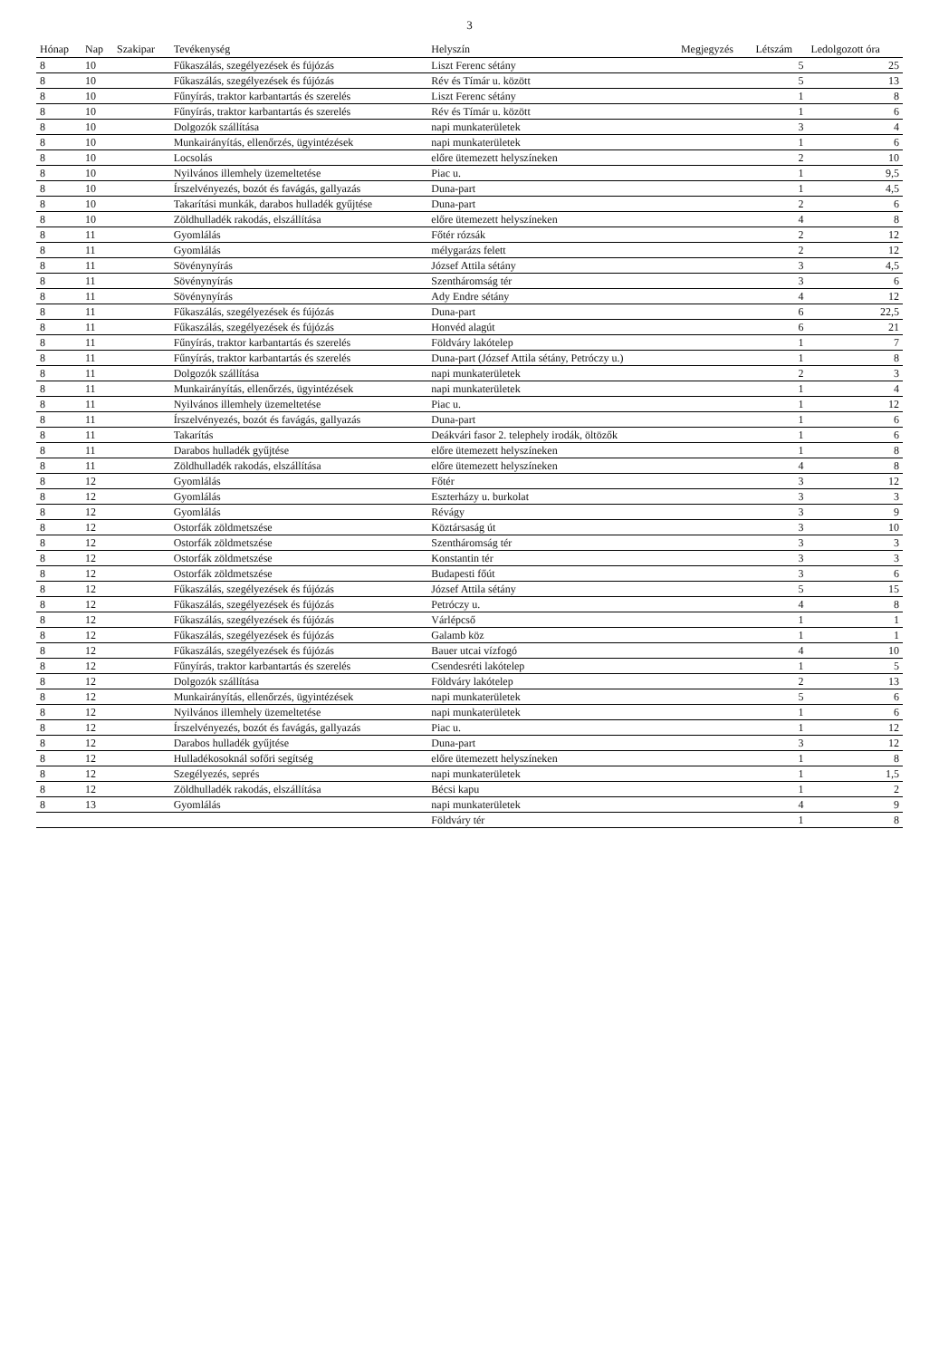3
| Hónap | Nap | Szakipar | Tevékenység | Helyszín | Megjegyzés | Létszám | Ledolgozott óra |
| --- | --- | --- | --- | --- | --- | --- | --- |
| 8 | 10 | | Fűkaszálás, szegélyezések és fújózás | Liszt Ferenc sétány | | 5 | 25 |
| 8 | 10 | | Fűkaszálás, szegélyezések és fújózás | Rév és Tímár u. között | | 5 | 13 |
| 8 | 10 | | Fűnyírás, traktor karbantartás és szerelés | Liszt Ferenc sétány | | 1 | 8 |
| 8 | 10 | | Fűnyírás, traktor karbantartás és szerelés | Rév és Tímár u. között | | 1 | 6 |
| 8 | 10 | | Dolgozók szállítása | napi munkaterületek | | 3 | 4 |
| 8 | 10 | | Munkairányítás, ellenőrzés, ügyintézések | napi munkaterületek | | 1 | 6 |
| 8 | 10 | | Locsolás | előre ütemezett helyszíneken | | 2 | 10 |
| 8 | 10 | | Nyilvános illemhely üzemeltetése | Piac u. | | 1 | 9,5 |
| 8 | 10 | | Írszelvényezés, bozót és favágás, gallyazás | Duna-part | | 1 | 4,5 |
| 8 | 10 | | Takarítási munkák, darabos hulladék gyűjtése | Duna-part | | 2 | 6 |
| 8 | 10 | | Zöldhulladék rakodás, elszállítása | előre ütemezett helyszíneken | | 4 | 8 |
| 8 | 11 | | Gyomlálás | Főtér rózsák | | 2 | 12 |
| 8 | 11 | | Gyomlálás | mélygarázs felett | | 2 | 12 |
| 8 | 11 | | Sövénynyírás | József Attila sétány | | 3 | 4,5 |
| 8 | 11 | | Sövénynyírás | Szentháromság tér | | 3 | 6 |
| 8 | 11 | | Sövénynyírás | Ady Endre sétány | | 4 | 12 |
| 8 | 11 | | Fűkaszálás, szegélyezések és fújózás | Duna-part | | 6 | 22,5 |
| 8 | 11 | | Fűkaszálás, szegélyezések és fújózás | Honvéd alagút | | 6 | 21 |
| 8 | 11 | | Fűnyírás, traktor karbantartás és szerelés | Földváry lakótelep | | 1 | 7 |
| 8 | 11 | | Fűnyírás, traktor karbantartás és szerelés | Duna-part (József Attila sétány, Petróczy u.) | | 1 | 8 |
| 8 | 11 | | Dolgozók szállítása | napi munkaterületek | | 2 | 3 |
| 8 | 11 | | Munkairányítás, ellenőrzés, ügyintézések | napi munkaterületek | | 1 | 4 |
| 8 | 11 | | Nyilvános illemhely üzemeltetése | Piac u. | | 1 | 12 |
| 8 | 11 | | Írszelvényezés, bozót és favágás, gallyazás | Duna-part | | 1 | 6 |
| 8 | 11 | | Takarítás | Deákvári fasor 2. telephely irodák, öltözők | | 1 | 6 |
| 8 | 11 | | Darabos hulladék gyűjtése | előre ütemezett helyszíneken | | 1 | 8 |
| 8 | 11 | | Zöldhulladék rakodás, elszállítása | előre ütemezett helyszíneken | | 4 | 8 |
| 8 | 12 | | Gyomlálás | Főtér | | 3 | 12 |
| 8 | 12 | | Gyomlálás | Eszterházy u. burkolat | | 3 | 3 |
| 8 | 12 | | Gyomlálás | Révágy | | 3 | 9 |
| 8 | 12 | | Ostorfák zöldmetszése | Köztársaság út | | 3 | 10 |
| 8 | 12 | | Ostorfák zöldmetszése | Szentháromság tér | | 3 | 3 |
| 8 | 12 | | Ostorfák zöldmetszése | Konstantin tér | | 3 | 3 |
| 8 | 12 | | Ostorfák zöldmetszése | Budapesti főút | | 3 | 6 |
| 8 | 12 | | Fűkaszálás, szegélyezések és fújózás | József Attila sétány | | 5 | 15 |
| 8 | 12 | | Fűkaszálás, szegélyezések és fújózás | Petróczy u. | | 4 | 8 |
| 8 | 12 | | Fűkaszálás, szegélyezések és fújózás | Várlépcső | | 1 | 1 |
| 8 | 12 | | Fűkaszálás, szegélyezések és fújózás | Galamb köz | | 1 | 1 |
| 8 | 12 | | Fűkaszálás, szegélyezések és fújózás | Bauer utcai vízfogó | | 4 | 10 |
| 8 | 12 | | Fűnyírás, traktor karbantartás és szerelés | Csendesréti lakótelep | | 1 | 5 |
| 8 | 12 | | Dolgozók szállítása | Földváry lakótelep | | 2 | 13 |
| 8 | 12 | | Munkairányítás, ellenőrzés, ügyintézések | napi munkaterületek | | 5 | 6 |
| 8 | 12 | | Nyilvános illemhely üzemeltetése | napi munkaterületek | | 1 | 6 |
| 8 | 12 | | Írszelvényezés, bozót és favágás, gallyazás | Piac u. | | 1 | 12 |
| 8 | 12 | | Darabos hulladék gyűjtése | Duna-part | | 3 | 12 |
| 8 | 12 | | Hulladékosoknál sofőri segítség | előre ütemezett helyszíneken | | 1 | 8 |
| 8 | 12 | | Szegélyezés, seprés | napi munkaterületek | | 1 | 1,5 |
| 8 | 12 | | Zöldhulladék rakodás, elszállítása | Bécsi kapu | | 1 | 2 |
| 8 | 13 | | Gyomlálás | napi munkaterületek | | 4 | 9 |
| | | | | Földváry tér | | 1 | 8 |